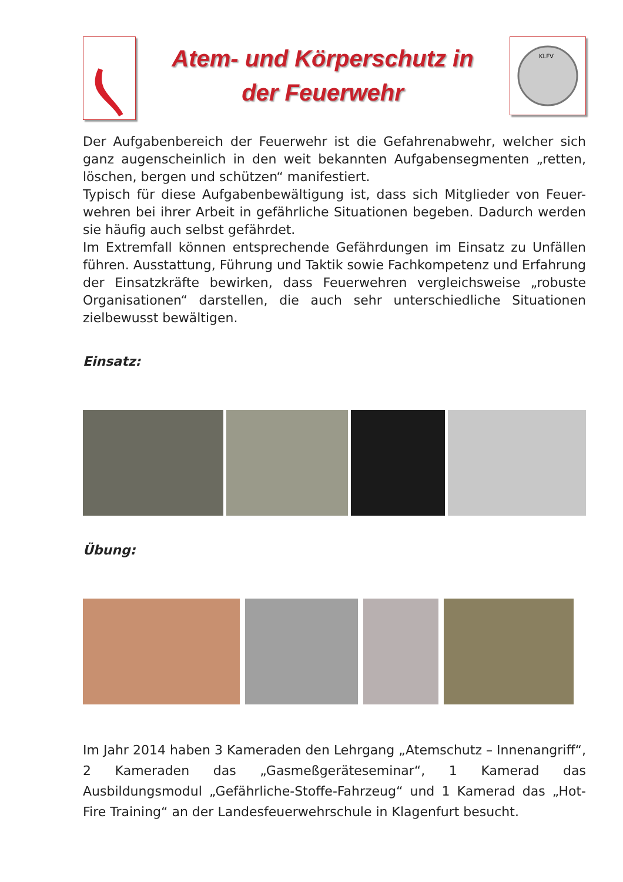Atem- und Körperschutz in
der Feuerwehr
KLFV
Der Aufgabenbereich der Feuerwehr ist die Gefahrenabwehr, welcher sich ganz augenscheinlich in den weit bekannten Aufgabensegmenten „retten, löschen, bergen und schützen“ manifestiert.
Typisch für diese Aufgabenbewältigung ist, dass sich Mitglieder von Feuer-wehren bei ihrer Arbeit in gefährliche Situationen begeben. Dadurch werden sie häufig auch selbst gefährdet.
Im Extremfall können entsprechende Gefährdungen im Einsatz zu Unfällen führen. Ausstattung, Führung und Taktik sowie Fachkompetenz und Erfahrung der Einsatzkräfte bewirken, dass Feuerwehren vergleichsweise „robuste Organisationen“ darstellen, die auch sehr unterschiedliche Situationen zielbewusst bewältigen.
Einsatz:
Übung:
Im Jahr 2014 haben 3 Kameraden den Lehrgang „Atemschutz – Innenangriff“, 2 Kameraden das „Gasmeßgeräteseminar“, 1 Kamerad das Ausbildungsmodul „Gefährliche-Stoffe-Fahrzeug“ und 1 Kamerad das „Hot-Fire Training“ an der Landesfeuerwehrschule in Klagenfurt besucht.